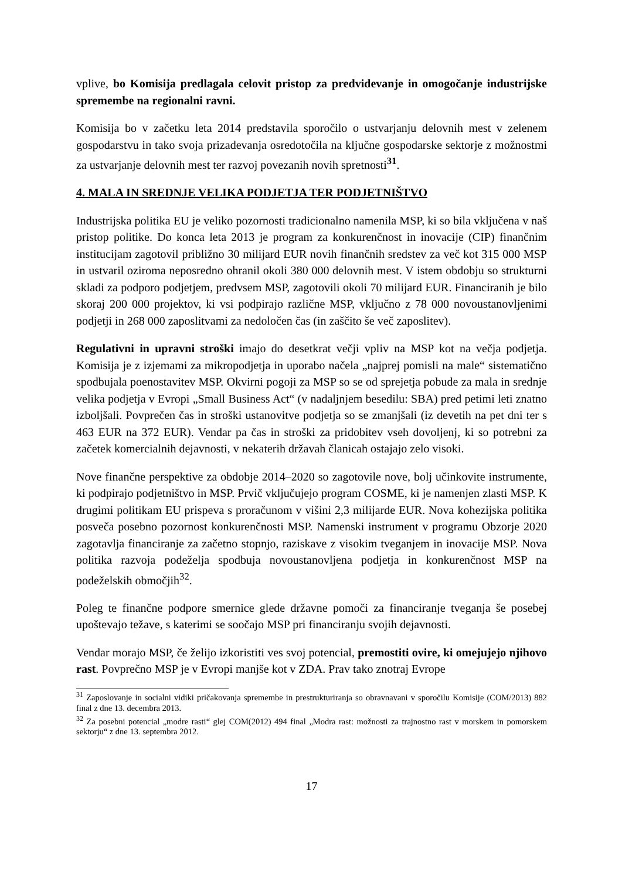vplive, bo Komisija predlagala celovit pristop za predvidevanje in omogočanje industrijske spremembe na regionalni ravni.
Komisija bo v začetku leta 2014 predstavila sporočilo o ustvarjanju delovnih mest v zelenem gospodarstvu in tako svoja prizadevanja osredotočila na ključne gospodarske sektorje z možnostmi za ustvarjanje delovnih mest ter razvoj povezanih novih spretnosti<sup>31</sup>.
4. MALA IN SREDNJE VELIKA PODJETJA TER PODJETNIŠTVO
Industrijska politika EU je veliko pozornosti tradicionalno namenila MSP, ki so bila vključena v naš pristop politike. Do konca leta 2013 je program za konkurenčnost in inovacije (CIP) finančnim institucijam zagotovil približno 30 milijard EUR novih finančnih sredstev za več kot 315 000 MSP in ustvaril oziroma neposredno ohranil okoli 380 000 delovnih mest. V istem obdobju so strukturni skladi za podporo podjetjem, predvsem MSP, zagotovili okoli 70 milijard EUR. Financiranih je bilo skoraj 200 000 projektov, ki vsi podpirajo različne MSP, vključno z 78 000 novoustanovljenimi podjetji in 268 000 zaposlitvami za nedoločen čas (in zaščito še več zaposlitev).
Regulativni in upravni stroški imajo do desetkrat večji vpliv na MSP kot na večja podjetja. Komisija je z izjemami za mikropodjetja in uporabo načela „najprej pomisli na male“ sistematično spodbujala poenostavitev MSP. Okvirni pogoji za MSP so se od sprejetja pobude za mala in srednje velika podjetja v Evropi „Small Business Act“ (v nadaljnjem besedilu: SBA) pred petimi leti znatno izboljšali. Povprečen čas in stroški ustanovitve podjetja so se zmanjšali (iz devetih na pet dni ter s 463 EUR na 372 EUR). Vendar pa čas in stroški za pridobitev vseh dovoljenj, ki so potrebni za začetek komercialnih dejavnosti, v nekaterih državah članicah ostajajo zelo visoki.
Nove finančne perspektive za obdobje 2014–2020 so zagotovile nove, bolj učinkovite instrumente, ki podpirajo podjetništvo in MSP. Prvič vključujejo program COSME, ki je namenjen zlasti MSP. K drugimi politikam EU prispeva s proračunom v višini 2,3 milijarde EUR. Nova kohezijska politika posveča posebno pozornost konkurenčnosti MSP. Namenski instrument v programu Obzorje 2020 zagotavlja financiranje za začetno stopnjo, raziskave z visokim tveganjem in inovacije MSP. Nova politika razvoja podeželja spodbuja novoustanovljena podjetja in konkurenčnost MSP na podeželskih območjih<sup>32</sup>.
Poleg te finančne podpore smernice glede državne pomoči za financiranje tveganja še posebej upoštevajo težave, s katerimi se soočajo MSP pri financiranju svojih dejavnosti.
Vendar morajo MSP, če želijo izkoristiti ves svoj potencial, premostiti ovire, ki omejujejo njihovo rast. Povprečno MSP je v Evropi manjše kot v ZDA. Prav tako znotraj Evrope
<sup>31</sup> Zaposlovanje in socialni vidiki pričakovanja spremembe in prestrukturiranja so obravnavani v sporočilu Komisije (COM/2013) 882 final z dne 13. decembra 2013.
<sup>32</sup> Za posebni potencial „modre rasti“ glej COM(2012) 494 final „Modra rast: možnosti za trajnostno rast v morskem in pomorskem sektorju“ z dne 13. septembra 2012.
17